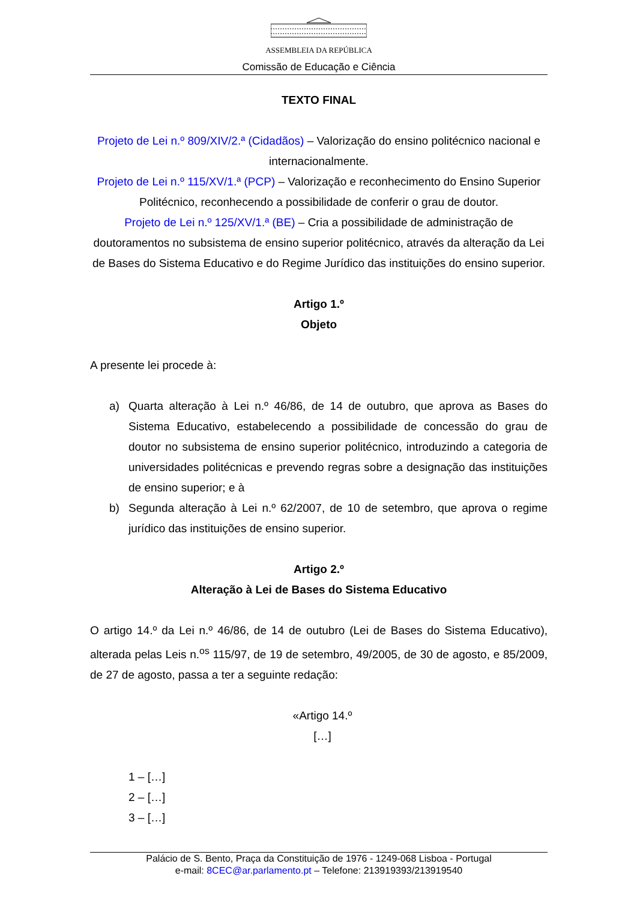ASSEMBLEIA DA REPÚBLICA
Comissão de Educação e Ciência
TEXTO FINAL
Projeto de Lei n.º 809/XIV/2.ª (Cidadãos) – Valorização do ensino politécnico nacional e internacionalmente.
Projeto de Lei n.º 115/XV/1.ª (PCP) – Valorização e reconhecimento do Ensino Superior Politécnico, reconhecendo a possibilidade de conferir o grau de doutor.
Projeto de Lei n.º 125/XV/1.ª (BE) – Cria a possibilidade de administração de doutoramentos no subsistema de ensino superior politécnico, através da alteração da Lei de Bases do Sistema Educativo e do Regime Jurídico das instituições do ensino superior.
Artigo 1.º
Objeto
A presente lei procede à:
a) Quarta alteração à Lei n.º 46/86, de 14 de outubro, que aprova as Bases do Sistema Educativo, estabelecendo a possibilidade de concessão do grau de doutor no subsistema de ensino superior politécnico, introduzindo a categoria de universidades politécnicas e prevendo regras sobre a designação das instituições de ensino superior; e à
b) Segunda alteração à Lei n.º 62/2007, de 10 de setembro, que aprova o regime jurídico das instituições de ensino superior.
Artigo 2.º
Alteração à Lei de Bases do Sistema Educativo
O artigo 14.º da Lei n.º 46/86, de 14 de outubro (Lei de Bases do Sistema Educativo), alterada pelas Leis n.<sup>os</sup> 115/97, de 19 de setembro, 49/2005, de 30 de agosto, e 85/2009, de 27 de agosto, passa a ter a seguinte redação:
«Artigo 14.º
[…]
1 – […]
2 – […]
3 – […]
Palácio de S. Bento, Praça da Constituição de 1976 - 1249-068 Lisboa - Portugal
e-mail: 8CEC@ar.parlamento.pt – Telefone: 213919393/213919540